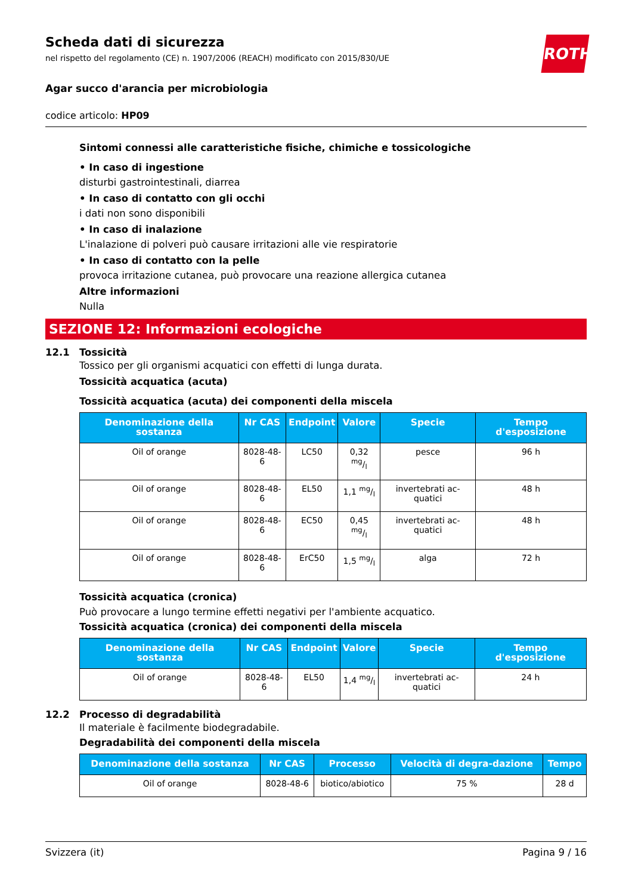ROTH
Scheda dati di sicurezza
nel rispetto del regolamento (CE) n. 1907/2006 (REACH) modificato con 2015/830/UE
Agar succo d'arancia per microbiologia
codice articolo: HP09
Sintomi connessi alle caratteristiche fisiche, chimiche e tossicologiche
• In caso di ingestione
disturbi gastrointestinali, diarrea
• In caso di contatto con gli occhi
i dati non sono disponibili
• In caso di inalazione
L'inalazione di polveri può causare irritazioni alle vie respiratorie
• In caso di contatto con la pelle
provoca irritazione cutanea, può provocare una reazione allergica cutanea
Altre informazioni
Nulla
SEZIONE 12: Informazioni ecologiche
12.1 Tossicità
Tossico per gli organismi acquatici con effetti di lunga durata.
Tossicità acquatica (acuta)
Tossicità acquatica (acuta) dei componenti della miscela
| Denominazione della sostanza | Nr CAS | Endpoint | Valore | Specie | Tempo d'esposizione |
| --- | --- | --- | --- | --- | --- |
| Oil of orange | 8028-48-6 | LC50 | 0,32 mg/l | pesce | 96 h |
| Oil of orange | 8028-48-6 | EL50 | 1,1 mg/l | invertebrati ac-quatici | 48 h |
| Oil of orange | 8028-48-6 | EC50 | 0,45 mg/l | invertebrati ac-quatici | 48 h |
| Oil of orange | 8028-48-6 | ErC50 | 1,5 mg/l | alga | 72 h |
Tossicità acquatica (cronica)
Può provocare a lungo termine effetti negativi per l'ambiente acquatico.
Tossicità acquatica (cronica) dei componenti della miscela
| Denominazione della sostanza | Nr CAS | Endpoint | Valore | Specie | Tempo d'esposizione |
| --- | --- | --- | --- | --- | --- |
| Oil of orange | 8028-48-6 | EL50 | 1,4 mg/l | invertebrati ac-quatici | 24 h |
12.2 Processo di degradabilità
Il materiale è facilmente biodegradabile.
Degradabilità dei componenti della miscela
| Denominazione della sostanza | Nr CAS | Processo | Velocità di degra-dazione | Tempo |
| --- | --- | --- | --- | --- |
| Oil of orange | 8028-48-6 | biotico/abiotico | 75 % | 28 d |
Svizzera (it) Pagina 9 / 16